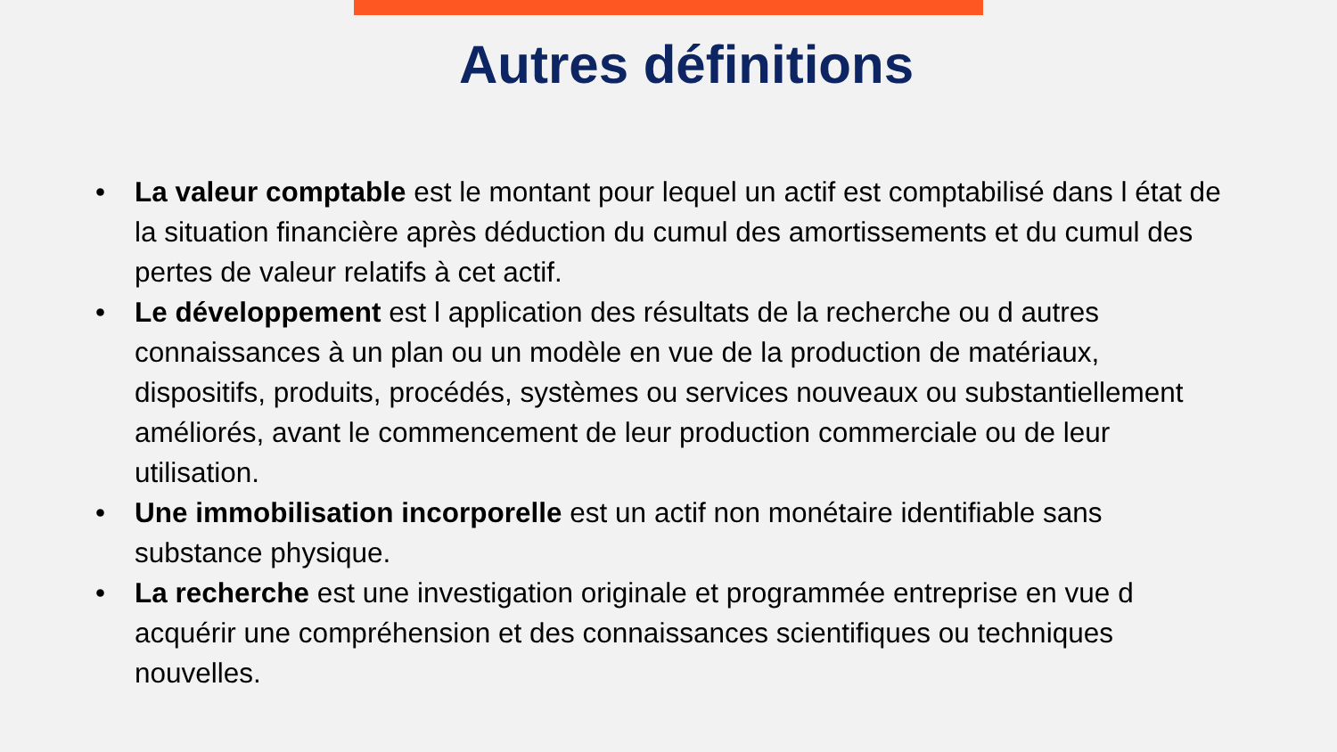Autres définitions
• La valeur comptable est le montant pour lequel un actif est comptabilisé dans l état de la situation financière après déduction du cumul des amortissements et du cumul des pertes de valeur relatifs à cet actif.
• Le développement est l application des résultats de la recherche ou d autres connaissances à un plan ou un modèle en vue de la production de matériaux, dispositifs, produits, procédés, systèmes ou services nouveaux ou substantiellement améliorés, avant le commencement de leur production commerciale ou de leur utilisation.
• Une immobilisation incorporelle est un actif non monétaire identifiable sans substance physique.
• La recherche est une investigation originale et programmée entreprise en vue d acquérir une compréhension et des connaissances scientifiques ou techniques nouvelles.